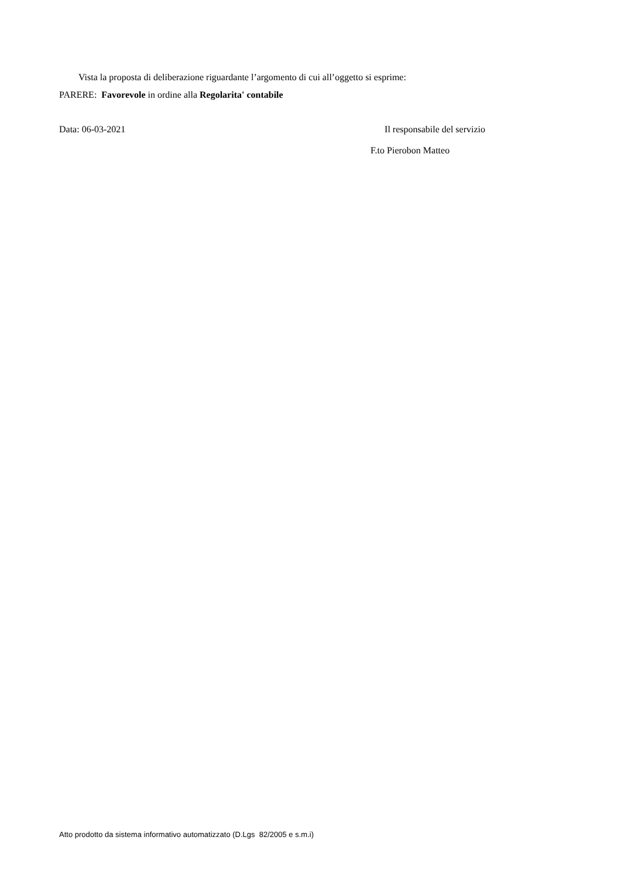Vista la proposta di deliberazione riguardante l’argomento di cui all’oggetto si esprime:
PARERE: Favorevole in ordine alla Regolarita' contabile
Data: 06-03-2021 Il responsabile del servizio
F.to Pierobon Matteo
Atto prodotto da sistema informativo automatizzato (D.Lgs 82/2005 e s.m.i)